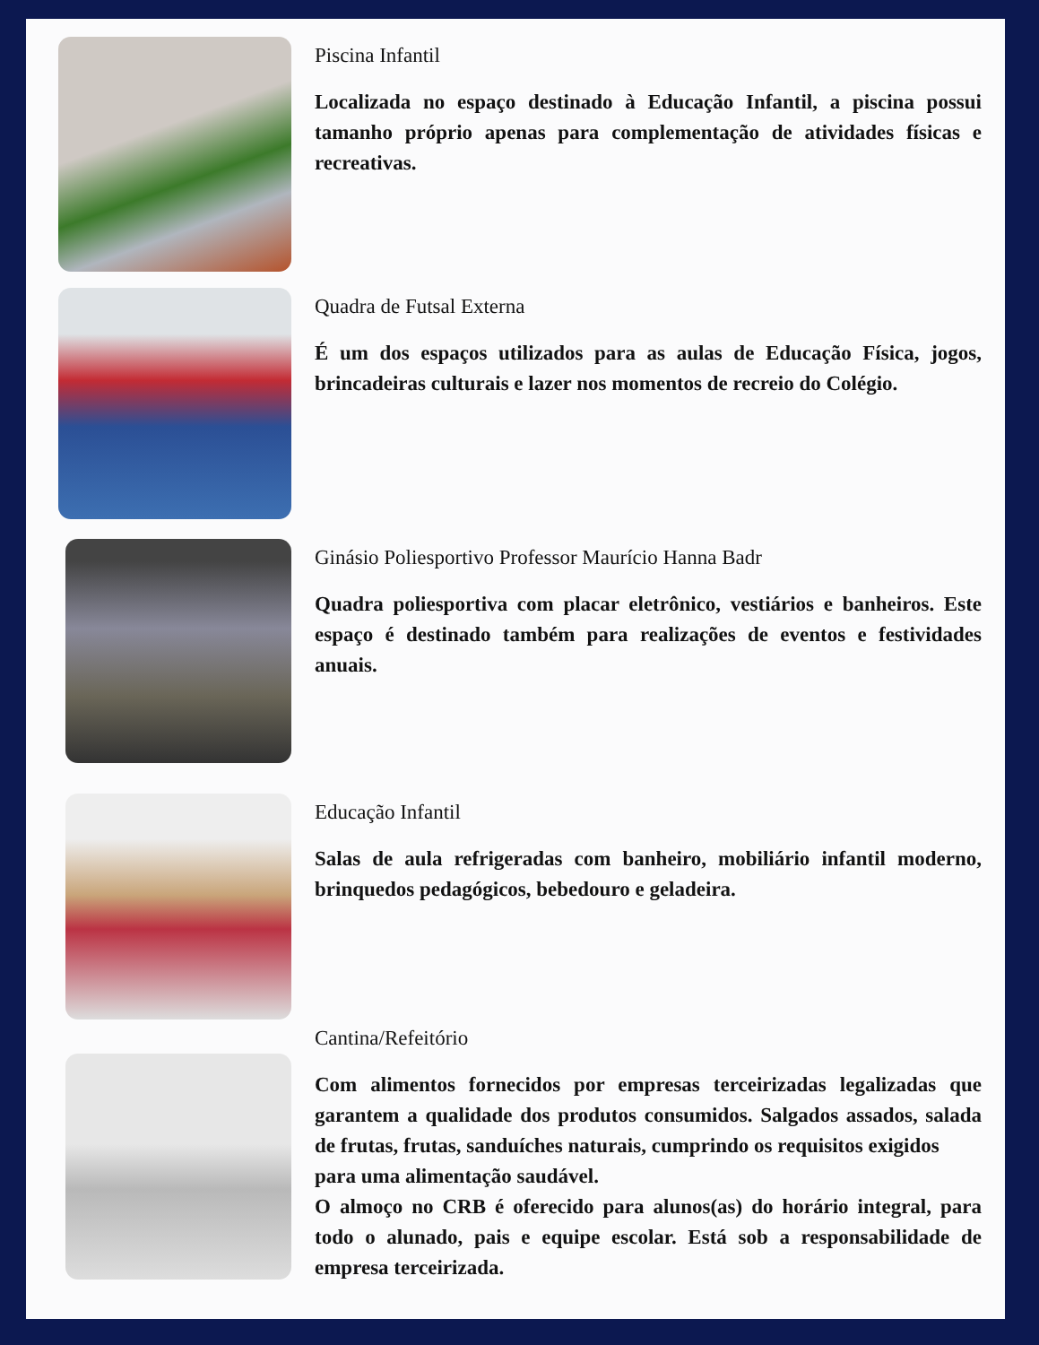Piscina Infantil
Localizada no espaço destinado à Educação Infantil, a piscina possui tamanho próprio apenas para complementação de atividades físicas e recreativas.
Quadra de Futsal Externa
É um dos espaços utilizados para as aulas de Educação Física, jogos, brincadeiras culturais e lazer nos momentos de recreio do Colégio.
Ginásio Poliesportivo Professor Maurício Hanna Badr
Quadra poliesportiva com placar eletrônico, vestiários e banheiros. Este espaço é destinado também para realizações de eventos e festividades anuais.
Educação Infantil
Salas de aula refrigeradas com banheiro, mobiliário infantil moderno, brinquedos pedagógicos, bebedouro e geladeira.
Cantina/Refeitório
Com alimentos fornecidos por empresas terceirizadas legalizadas que garantem a qualidade dos produtos consumidos. Salgados assados, salada de frutas, frutas, sanduíches naturais, cumprindo os requisitos exigidos
para uma alimentação saudável.
O almoço no CRB é oferecido para alunos(as) do horário integral, para todo o alunado, pais e equipe escolar. Está sob a responsabilidade de empresa terceirizada.